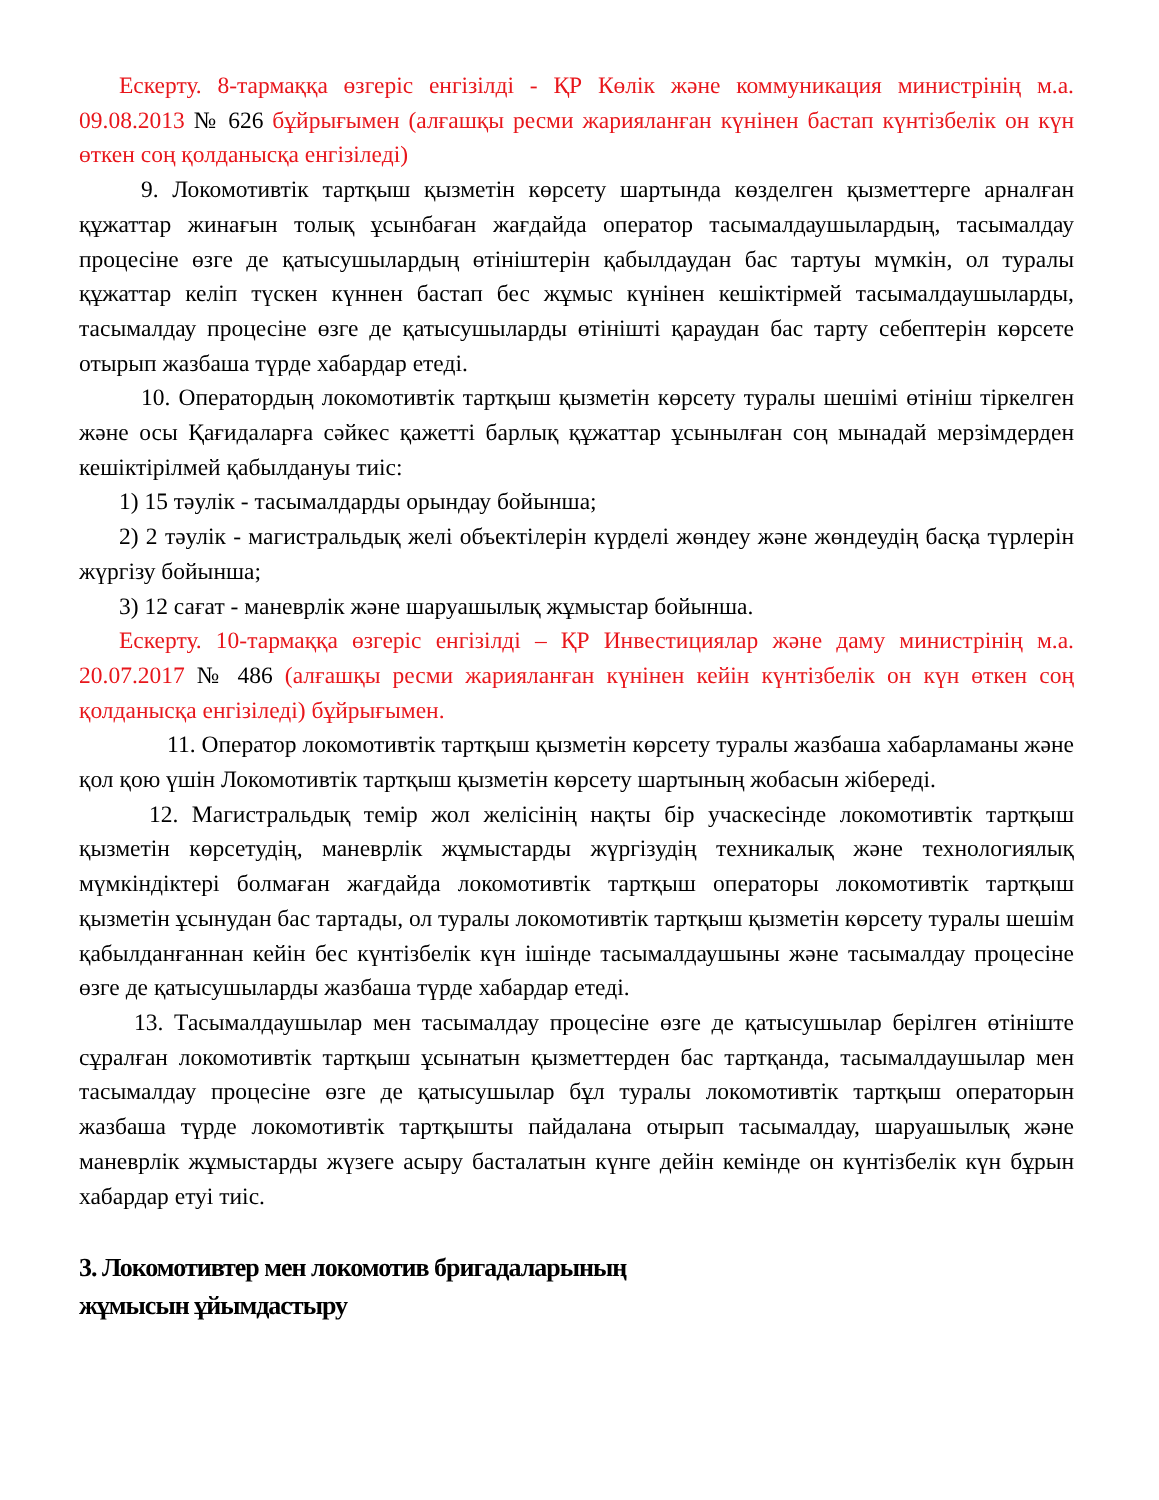Ескерту. 8-тармаққа өзгеріс енгізілді - ҚР Көлік және коммуникация министрінің м.а. 09.08.2013 № 626 бұйрығымен (алғашқы ресми жарияланған күнінен бастап күнтізбелік он күн өткен соң қолданысқа енгізіледі)
9. Локомотивтік тартқыш қызметін көрсету шартында көзделген қызметтерге арналған құжаттар жинағын толық ұсынбаған жағдайда оператор тасымалдаушылардың, тасымалдау процесіне өзге де қатысушылардың өтініштерін қабылдаудан бас тартуы мүмкін, ол туралы құжаттар келіп түскен күннен бастап бес жұмыс күнінен кешіктірмей тасымалдаушыларды, тасымалдау процесіне өзге де қатысушыларды өтінішті қараудан бас тарту себептерін көрсете отырып жазбаша түрде хабардар етеді.
10. Оператордың локомотивтік тартқыш қызметін көрсету туралы шешімі өтініш тіркелген және осы Қағидаларға сәйкес қажетті барлық құжаттар ұсынылған соң мынадай мерзімдерден кешіктірілмей қабылдануы тиіс:
1) 15 тәулік - тасымалдарды орындау бойынша;
2) 2 тәулік - магистральдық желі объектілерін күрделі жөндеу және жөндеудің басқа түрлерін жүргізу бойынша;
3) 12 сағат - маневрлік және шаруашылық жұмыстар бойынша.
Ескерту. 10-тармаққа өзгеріс енгізілді – ҚР Инвестициялар және даму министрінің м.а. 20.07.2017 № 486 (алғашқы ресми жарияланған күнінен кейін күнтізбелік он күн өткен соң қолданысқа енгізіледі) бұйрығымен.
11. Оператор локомотивтік тартқыш қызметін көрсету туралы жазбаша хабарламаны және қол қою үшін Локомотивтік тартқыш қызметін көрсету шартының жобасын жібереді.
12. Магистральдық темір жол желісінің нақты бір учаскесінде локомотивтік тартқыш қызметін көрсетудің, маневрлік жұмыстарды жүргізудің техникалық және технологиялық мүмкіндіктері болмаған жағдайда локомотивтік тартқыш операторы локомотивтік тартқыш қызметін ұсынудан бас тартады, ол туралы локомотивтік тартқыш қызметін көрсету туралы шешім қабылданғаннан кейін бес күнтізбелік күн ішінде тасымалдаушыны және тасымалдау процесіне өзге де қатысушыларды жазбаша түрде хабардар етеді.
13. Тасымалдаушылар мен тасымалдау процесіне өзге де қатысушылар берілген өтініште сұралған локомотивтік тартқыш ұсынатын қызметтерден бас тартқанда, тасымалдаушылар мен тасымалдау процесіне өзге де қатысушылар бұл туралы локомотивтік тартқыш операторын жазбаша түрде локомотивтік тартқышты пайдалана отырып тасымалдау, шаруашылық және маневрлік жұмыстарды жүзеге асыру басталатын күнге дейін кемінде он күнтізбелік күн бұрын хабардар етуі тиіс.
3. Локомотивтер мен локомотив бригадаларының
жұмысын ұйымдастыру